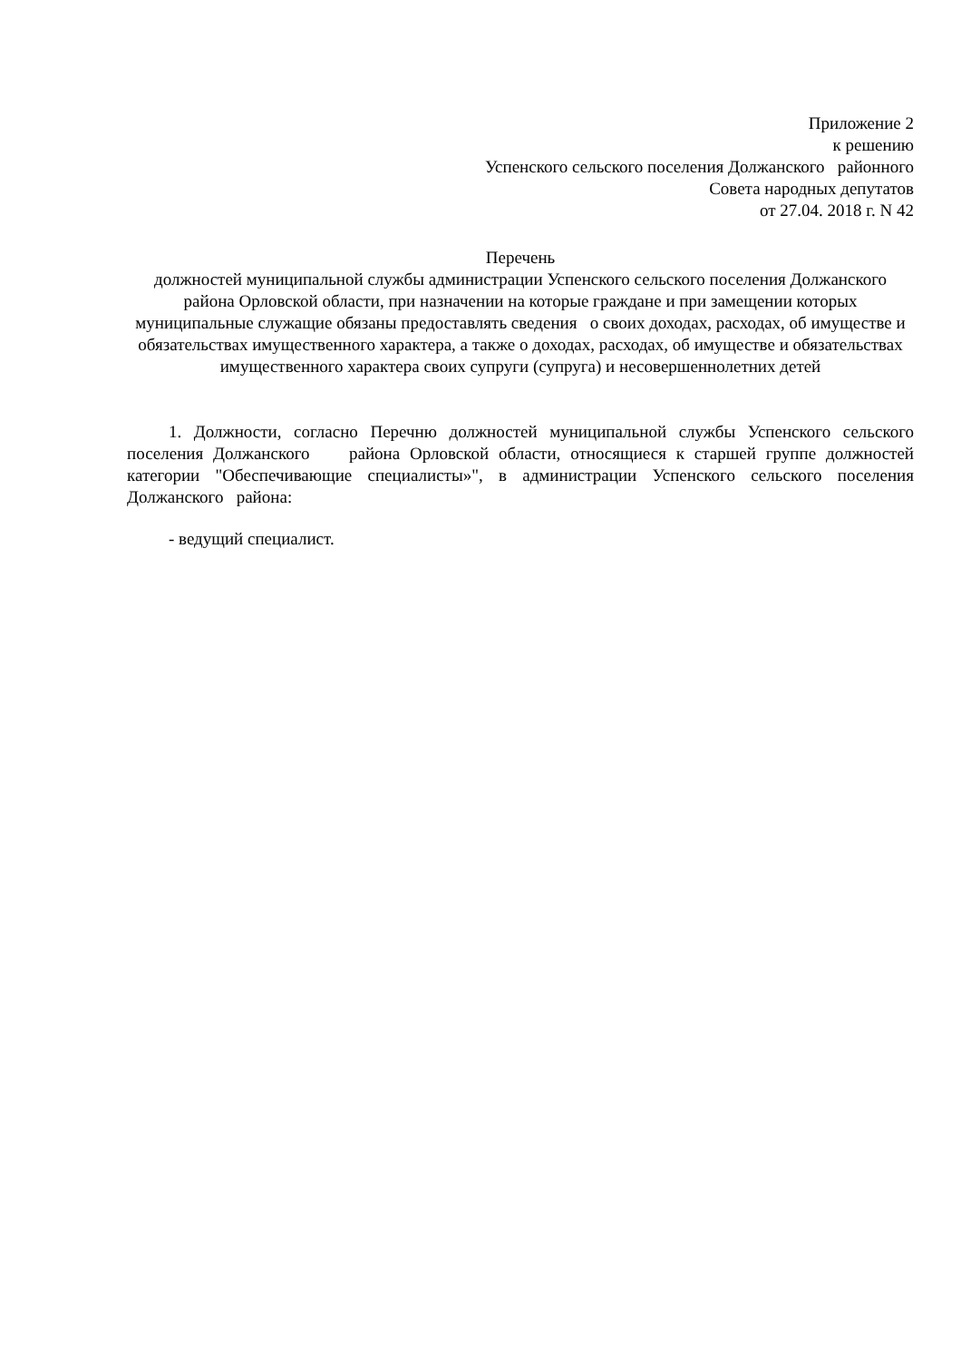Приложение 2
к решению
Успенского сельского поселения Должанского районного
Совета народных депутатов
от 27.04. 2018 г. N 42
Перечень
должностей муниципальной службы администрации Успенского сельского поселения Должанского района Орловской области, при назначении на которые граждане и при замещении которых муниципальные служащие обязаны предоставлять сведения о своих доходах, расходах, об имуществе и обязательствах имущественного характера, а также о доходах, расходах, об имуществе и обязательствах имущественного характера своих супруги (супруга) и несовершеннолетних детей
1. Должности, согласно Перечню должностей муниципальной службы Успенского сельского поселения Должанского района Орловской области, относящиеся к старшей группе должностей категории "Обеспечивающие специалисты»", в администрации Успенского сельского поселения Должанского района:
- ведущий специалист.